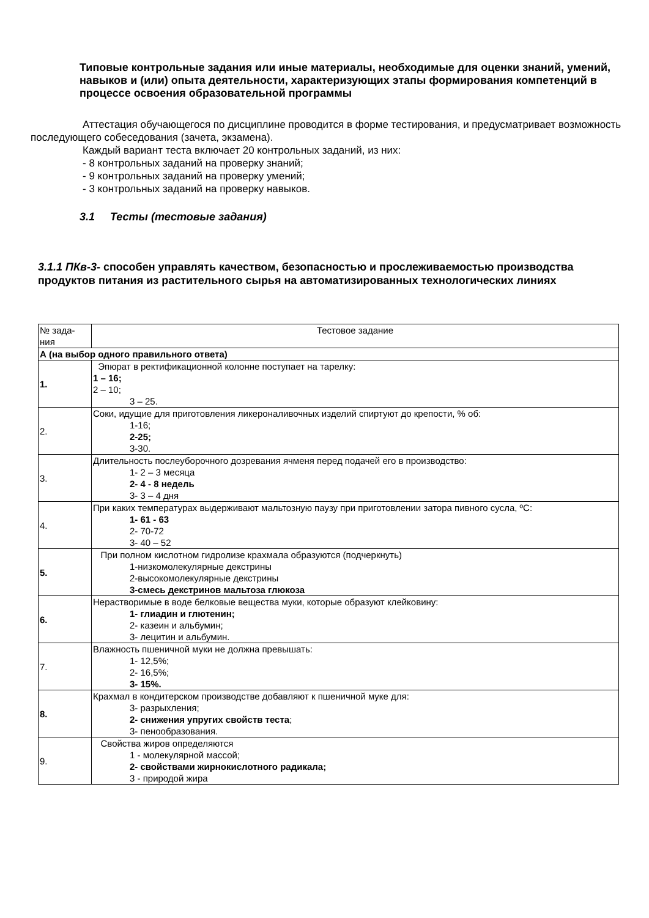Типовые контрольные задания или иные материалы, необходимые для оценки знаний, умений, навыков и (или) опыта деятельности, характеризующих этапы формирования компетенций в процессе освоения образовательной программы
Аттестация обучающегося по дисциплине проводится в форме тестирования, и предусматривает возможность последующего собеседования (зачета, экзамена).
Каждый вариант теста включает 20 контрольных заданий, из них:
- 8 контрольных заданий на проверку знаний;
- 9 контрольных заданий на проверку умений;
- 3 контрольных заданий на проверку навыков.
3.1 Тесты (тестовые задания)
3.1.1 ПКв-3- способен управлять качеством, безопасностью и прослеживаемостью производства продуктов питания из растительного сырья на автоматизированных технологических линиях
| № зада- ния | Тестовое задание |
| А (на выбор одного правильного ответа) | |
| 1. | Эпюрат в ректификационной колонне поступает на тарелку: 1 – 16; 2 – 10; 3 – 25. |
| 2. | Соки, идущие для приготовления ликероналивочных изделий спиртуют до крепости, % об: 1-16; 2-25; 3-30. |
| 3. | Длительность послеуборочного дозревания ячменя перед подачей его в производство: 1- 2 – 3 месяца 2- 4 - 8 недель 3- 3 – 4 дня |
| 4. | При каких температурах выдерживают мальтозную паузу при приготовлении затора пивного сусла, ºС: 1- 61 - 63 2- 70-72 3- 40 – 52 |
| 5. | При полном кислотном гидролизе крахмала образуются (подчеркнуть) 1-низкомолекулярные декстрины 2-высокомолекулярные декстрины 3-смесь декстринов мальтоза глюкоза |
| 6. | Нерастворимые в воде белковые вещества муки, которые образуют клейковину: 1- глиадин и глютенин; 2- казеин и альбумин; 3- лецитин и альбумин. |
| 7. | Влажность пшеничной муки не должна превышать: 1- 12,5%; 2- 16,5%; 3- 15%. |
| 8. | Крахмал в кондитерском производстве добавляют к пшеничной муке для: 3- разрыхления; 2- снижения упругих свойств теста ; 3- пенообразования. |
| 9. | Свойства жиров определяются 1 - молекулярной массой; 2- свойствами жирнокислотного радикала; 3 - природой жира |